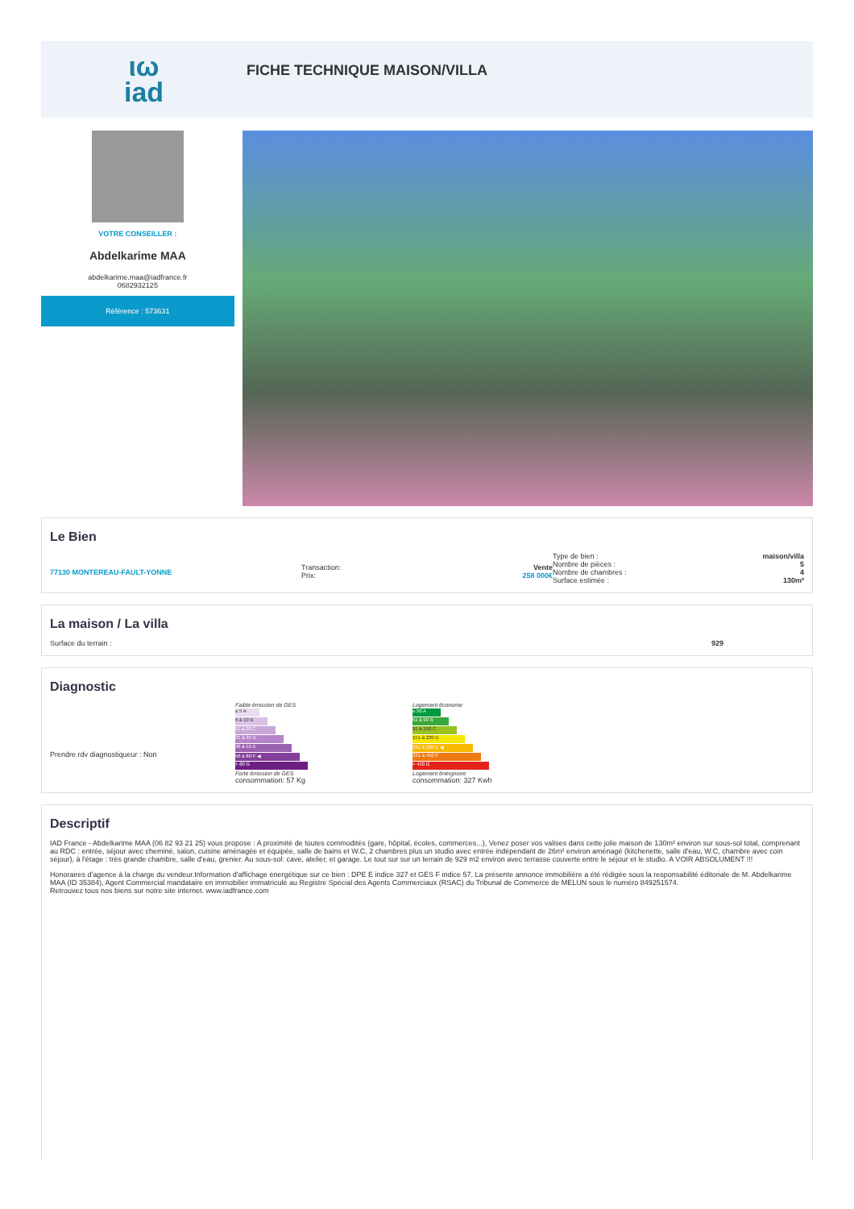ιω
iad
FICHE TECHNIQUE MAISON/VILLA
VOTRE CONSEILLER :
Abdelkarime MAA
abdelkarime.maa@iadfrance.fr
0682932125
Référence : 573631
Le Bien
77130 MONTEREAU-FAULT-YONNE
Transaction: Vente
Prix: 258 000€
Type de bien : maison/villa
Nombre de pièces : 5
Nombre de chambres : 4
Surface estimée : 130m²
La maison / La villa
Surface du terrain : 929
Diagnostic
Prendre rdv diagnostiqueur : Non
Faible émission de GES
≤ 5 A
6 à 10 B
11 à 20 C
21 à 35 D
36 à 55 E
56 à 80 F ◀
> 80 G
Forte émission de GES
consommation: 57 Kg
Logement économe
≤ 50 A
51 à 90 B
91 à 150 C
151 à 230 D
231 à 330 E ◀
331 à 450 F
> 450 G
Logement énergivore
consommation: 327 Kwh
Descriptif
IAD France - Abdelkarime MAA (06 82 93 21 25) vous propose : A proximité de toutes commodités (gare, hôpital, écoles, commerces...), Venez poser vos valises dans cette jolie maison de 130m² environ sur sous-sol total, comprenant au RDC : entrée, séjour avec cheminé, salon, cuisine aménagée et équipée, salle de bains et W.C, 2 chambres plus un studio avec entrée indépendant de 26m² environ aménagé (kitchenette, salle d'eau, W.C, chambre avec coin séjour), à l'étage : très grande chambre, salle d'eau, grenier. Au sous-sol: cave, atelier, et garage. Le tout sur sur un terrain de 929 m2 environ avec terrasse couverte entre le séjour et le studio. A VOIR ABSOLUMENT !!!
Honoraires d'agence à la charge du vendeur.Information d'affichage énergétique sur ce bien : DPE E indice 327 et GES F indice 57. La présente annonce immobilière a été rédigée sous la responsabilité éditoriale de M. Abdelkarime MAA (ID 35384), Agent Commercial mandataire en immobilier immatriculé au Registre Spécial des Agents Commerciaux (RSAC) du Tribunal de Commerce de MELUN sous le numéro 849251574.
Retrouvez tous nos biens sur notre site internet. www.iadfrance.com